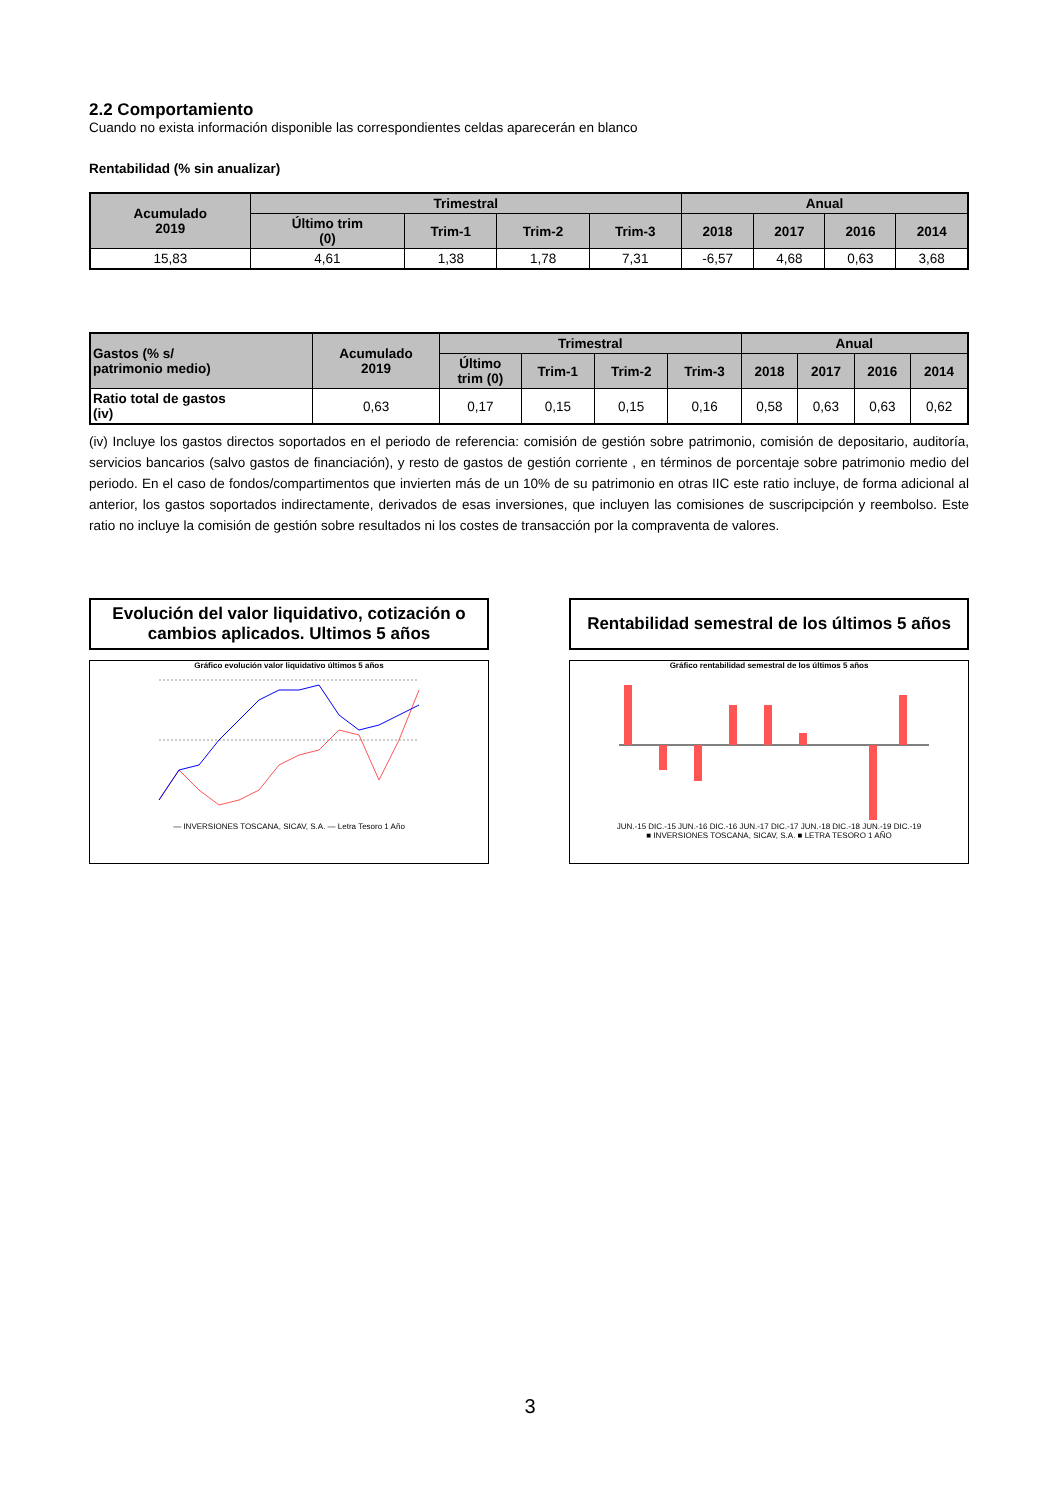2.2 Comportamiento
Cuando no exista información disponible las correspondientes celdas aparecerán en blanco
Rentabilidad (% sin anualizar)
| Acumulado 2019 | Trimestral | | | | Anual | | | |
| --- | --- | --- | --- | --- | --- | --- | --- | --- |
| | Último trim (0) | Trim-1 | Trim-2 | Trim-3 | 2018 | 2017 | 2016 | 2014 |
| 15,83 | 4,61 | 1,38 | 1,78 | 7,31 | -6,57 | 4,68 | 0,63 | 3,68 |
| Gastos (% s/ patrimonio medio) | Acumulado 2019 | Trimestral | | | | Anual | | | |
| --- | --- | --- | --- | --- | --- | --- | --- | --- | --- |
| | | Último trim (0) | Trim-1 | Trim-2 | Trim-3 | 2018 | 2017 | 2016 | 2014 |
| Ratio total de gastos (iv) | 0,63 | 0,17 | 0,15 | 0,15 | 0,16 | 0,58 | 0,63 | 0,63 | 0,62 |
(iv) Incluye los gastos directos soportados en el periodo de referencia: comisión de gestión sobre patrimonio, comisión de depositario, auditoría, servicios bancarios (salvo gastos de financiación), y resto de gastos de gestión corriente , en términos de porcentaje sobre patrimonio medio del periodo. En el caso de fondos/compartimentos que invierten más de un 10% de su patrimonio en otras IIC este ratio incluye, de forma adicional al anterior, los gastos soportados indirectamente, derivados de esas inversiones, que incluyen las comisiones de suscripcipción y reembolso. Este ratio no incluye la comisión de gestión sobre resultados ni los costes de transacción por la compraventa de valores.
Evolución del valor liquidativo, cotización o cambios aplicados. Ultimos 5 años
Gráfico evolución valor liquidativo últimos 5 años
— INVERSIONES TOSCANA, SICAV, S.A. — Letra Tesoro 1 Año
Rentabilidad semestral de los últimos 5 años
Gráfico rentabilidad semestral de los últimos 5 años
JUN.-15 DIC.-15 JUN.-16 DIC.-16 JUN.-17 DIC.-17 JUN.-18 DIC.-18 JUN.-19 DIC.-19
■ INVERSIONES TOSCANA, SICAV, S.A. ■ LETRA TESORO 1 AÑO
3